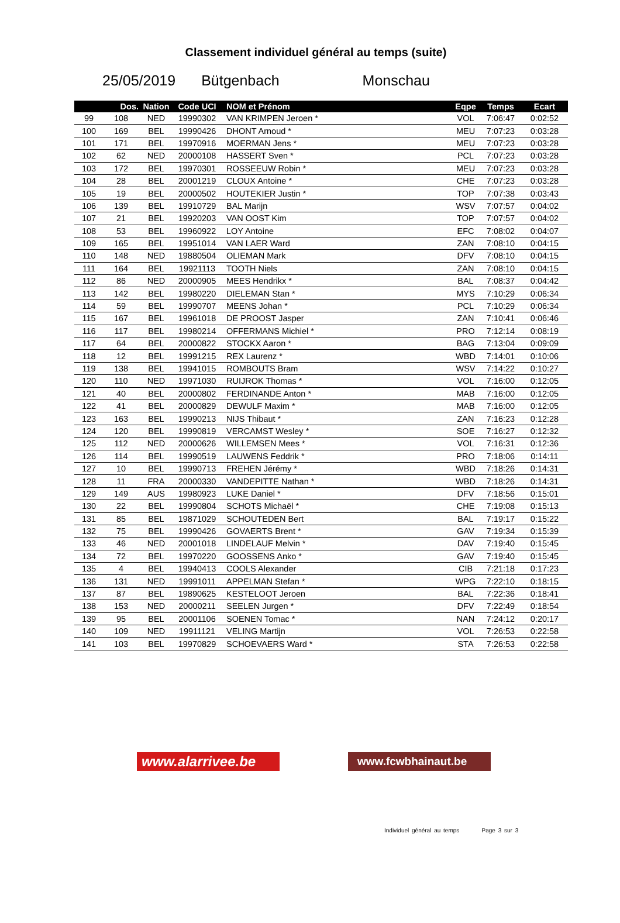Classement individuel général au temps (suite)
25/05/2019 Bütgenbach Monschau
| | Dos. | Nation | Code UCI | NOM et Prénom | Eqpe | Temps | Ecart |
| --- | --- | --- | --- | --- | --- | --- | --- |
| 99 | 108 | NED | 19990302 | VAN KRIMPEN Jeroen * | VOL | 7:06:47 | 0:02:52 |
| 100 | 169 | BEL | 19990426 | DHONT Arnoud * | MEU | 7:07:23 | 0:03:28 |
| 101 | 171 | BEL | 19970916 | MOERMAN Jens * | MEU | 7:07:23 | 0:03:28 |
| 102 | 62 | NED | 20000108 | HASSERT Sven * | PCL | 7:07:23 | 0:03:28 |
| 103 | 172 | BEL | 19970301 | ROSSEEUW Robin * | MEU | 7:07:23 | 0:03:28 |
| 104 | 28 | BEL | 20001219 | CLOUX Antoine * | CHE | 7:07:23 | 0:03:28 |
| 105 | 19 | BEL | 20000502 | HOUTEKIER Justin * | TOP | 7:07:38 | 0:03:43 |
| 106 | 139 | BEL | 19910729 | BAL Marijn | WSV | 7:07:57 | 0:04:02 |
| 107 | 21 | BEL | 19920203 | VAN OOST Kim | TOP | 7:07:57 | 0:04:02 |
| 108 | 53 | BEL | 19960922 | LOY Antoine | EFC | 7:08:02 | 0:04:07 |
| 109 | 165 | BEL | 19951014 | VAN LAER Ward | ZAN | 7:08:10 | 0:04:15 |
| 110 | 148 | NED | 19880504 | OLIEMAN Mark | DFV | 7:08:10 | 0:04:15 |
| 111 | 164 | BEL | 19921113 | TOOTH Niels | ZAN | 7:08:10 | 0:04:15 |
| 112 | 86 | NED | 20000905 | MEES Hendrikx * | BAL | 7:08:37 | 0:04:42 |
| 113 | 142 | BEL | 19980220 | DIELEMAN Stan * | MYS | 7:10:29 | 0:06:34 |
| 114 | 59 | BEL | 19990707 | MEENS Johan * | PCL | 7:10:29 | 0:06:34 |
| 115 | 167 | BEL | 19961018 | DE PROOST Jasper | ZAN | 7:10:41 | 0:06:46 |
| 116 | 117 | BEL | 19980214 | OFFERMANS Michiel * | PRO | 7:12:14 | 0:08:19 |
| 117 | 64 | BEL | 20000822 | STOCKX Aaron * | BAG | 7:13:04 | 0:09:09 |
| 118 | 12 | BEL | 19991215 | REX Laurenz * | WBD | 7:14:01 | 0:10:06 |
| 119 | 138 | BEL | 19941015 | ROMBOUTS Bram | WSV | 7:14:22 | 0:10:27 |
| 120 | 110 | NED | 19971030 | RUIJROK Thomas * | VOL | 7:16:00 | 0:12:05 |
| 121 | 40 | BEL | 20000802 | FERDINANDE Anton * | MAB | 7:16:00 | 0:12:05 |
| 122 | 41 | BEL | 20000829 | DEWULF Maxim * | MAB | 7:16:00 | 0:12:05 |
| 123 | 163 | BEL | 19990213 | NIJS Thibaut * | ZAN | 7:16:23 | 0:12:28 |
| 124 | 120 | BEL | 19990819 | VERCAMST Wesley * | SOE | 7:16:27 | 0:12:32 |
| 125 | 112 | NED | 20000626 | WILLEMSEN Mees * | VOL | 7:16:31 | 0:12:36 |
| 126 | 114 | BEL | 19990519 | LAUWENS Feddrik * | PRO | 7:18:06 | 0:14:11 |
| 127 | 10 | BEL | 19990713 | FREHEN Jérémy * | WBD | 7:18:26 | 0:14:31 |
| 128 | 11 | FRA | 20000330 | VANDEPITTE Nathan * | WBD | 7:18:26 | 0:14:31 |
| 129 | 149 | AUS | 19980923 | LUKE Daniel * | DFV | 7:18:56 | 0:15:01 |
| 130 | 22 | BEL | 19990804 | SCHOTS Michaël * | CHE | 7:19:08 | 0:15:13 |
| 131 | 85 | BEL | 19871029 | SCHOUTEDEN Bert | BAL | 7:19:17 | 0:15:22 |
| 132 | 75 | BEL | 19990426 | GOVAERTS Brent * | GAV | 7:19:34 | 0:15:39 |
| 133 | 46 | NED | 20001018 | LINDELAUF Melvin * | DAV | 7:19:40 | 0:15:45 |
| 134 | 72 | BEL | 19970220 | GOOSSENS Anko * | GAV | 7:19:40 | 0:15:45 |
| 135 | 4 | BEL | 19940413 | COOLS Alexander | CIB | 7:21:18 | 0:17:23 |
| 136 | 131 | NED | 19991011 | APPELMAN Stefan * | WPG | 7:22:10 | 0:18:15 |
| 137 | 87 | BEL | 19890625 | KESTELOOT Jeroen | BAL | 7:22:36 | 0:18:41 |
| 138 | 153 | NED | 20000211 | SEELEN Jurgen * | DFV | 7:22:49 | 0:18:54 |
| 139 | 95 | BEL | 20001106 | SOENEN Tomac * | NAN | 7:24:12 | 0:20:17 |
| 140 | 109 | NED | 19911121 | VELING Martijn | VOL | 7:26:53 | 0:22:58 |
| 141 | 103 | BEL | 19970829 | SCHOEVAERS Ward * | STA | 7:26:53 | 0:22:58 |
www.alarrivee.be
www.fcwbhainaut.be
Individuel général au temps Page 3 sur 3